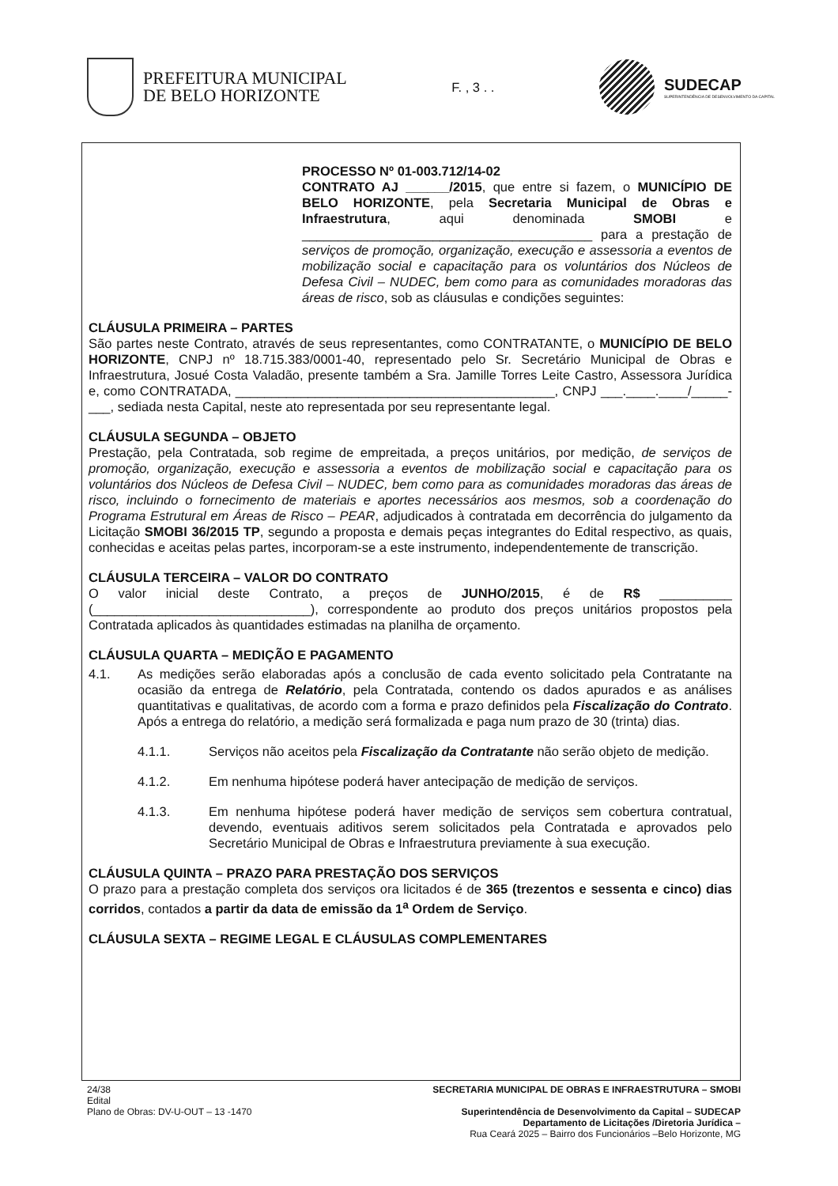PREFEITURA MUNICIPAL
DE BELO HORIZONTE
F. , 3 . .
SUDECAP
SUPERINTENDÊNCIA DE DESENVOLVIMENTO DA CAPITAL
PROCESSO Nº 01-003.712/14-02
CONTRATO AJ ______/2015, que entre si fazem, o MUNICÍPIO DE BELO HORIZONTE, pela Secretaria Municipal de Obras e Infraestrutura, aqui denominada SMOBI e ________________________________________ para a prestação de serviços de promoção, organização, execução e assessoria a eventos de mobilização social e capacitação para os voluntários dos Núcleos de Defesa Civil – NUDEC, bem como para as comunidades moradoras das áreas de risco, sob as cláusulas e condições seguintes:
CLÁUSULA PRIMEIRA – PARTES
São partes neste Contrato, através de seus representantes, como CONTRATANTE, o MUNICÍPIO DE BELO HORIZONTE, CNPJ nº 18.715.383/0001-40, representado pelo Sr. Secretário Municipal de Obras e Infraestrutura, Josué Costa Valadão, presente também a Sra. Jamille Torres Leite Castro, Assessora Jurídica e, como CONTRATADA, ____________________________________________, CNPJ ___.____.____/_____-___, sediada nesta Capital, neste ato representada por seu representante legal.
CLÁUSULA SEGUNDA – OBJETO
Prestação, pela Contratada, sob regime de empreitada, a preços unitários, por medição, de serviços de promoção, organização, execução e assessoria a eventos de mobilização social e capacitação para os voluntários dos Núcleos de Defesa Civil – NUDEC, bem como para as comunidades moradoras das áreas de risco, incluindo o fornecimento de materiais e aportes necessários aos mesmos, sob a coordenação do Programa Estrutural em Áreas de Risco – PEAR, adjudicados à contratada em decorrência do julgamento da Licitação SMOBI 36/2015 TP, segundo a proposta e demais peças integrantes do Edital respectivo, as quais, conhecidas e aceitas pelas partes, incorporam-se a este instrumento, independentemente de transcrição.
CLÁUSULA TERCEIRA – VALOR DO CONTRATO
O valor inicial deste Contrato, a preços de JUNHO/2015, é de R$ __________ (______________________________), correspondente ao produto dos preços unitários propostos pela Contratada aplicados às quantidades estimadas na planilha de orçamento.
CLÁUSULA QUARTA – MEDIÇÃO E PAGAMENTO
4.1. As medições serão elaboradas após a conclusão de cada evento solicitado pela Contratante na ocasião da entrega de Relatório, pela Contratada, contendo os dados apurados e as análises quantitativas e qualitativas, de acordo com a forma e prazo definidos pela Fiscalização do Contrato. Após a entrega do relatório, a medição será formalizada e paga num prazo de 30 (trinta) dias.
4.1.1. Serviços não aceitos pela Fiscalização da Contratante não serão objeto de medição.
4.1.2. Em nenhuma hipótese poderá haver antecipação de medição de serviços.
4.1.3. Em nenhuma hipótese poderá haver medição de serviços sem cobertura contratual, devendo, eventuais aditivos serem solicitados pela Contratada e aprovados pelo Secretário Municipal de Obras e Infraestrutura previamente à sua execução.
CLÁUSULA QUINTA – PRAZO PARA PRESTAÇÃO DOS SERVIÇOS
O prazo para a prestação completa dos serviços ora licitados é de 365 (trezentos e sessenta e cinco) dias corridos, contados a partir da data de emissão da 1<sup>a</sup> Ordem de Serviço.
CLÁUSULA SEXTA – REGIME LEGAL E CLÁUSULAS COMPLEMENTARES
24/38
Edital
Plano de Obras: DV-U-OUT – 13 -1470
SECRETARIA MUNICIPAL DE OBRAS E INFRAESTRUTURA – SMOBI
Superintendência de Desenvolvimento da Capital – SUDECAP
Departamento de Licitações /Diretoria Jurídica –
Rua Ceará 2025 – Bairro dos Funcionários –Belo Horizonte, MG